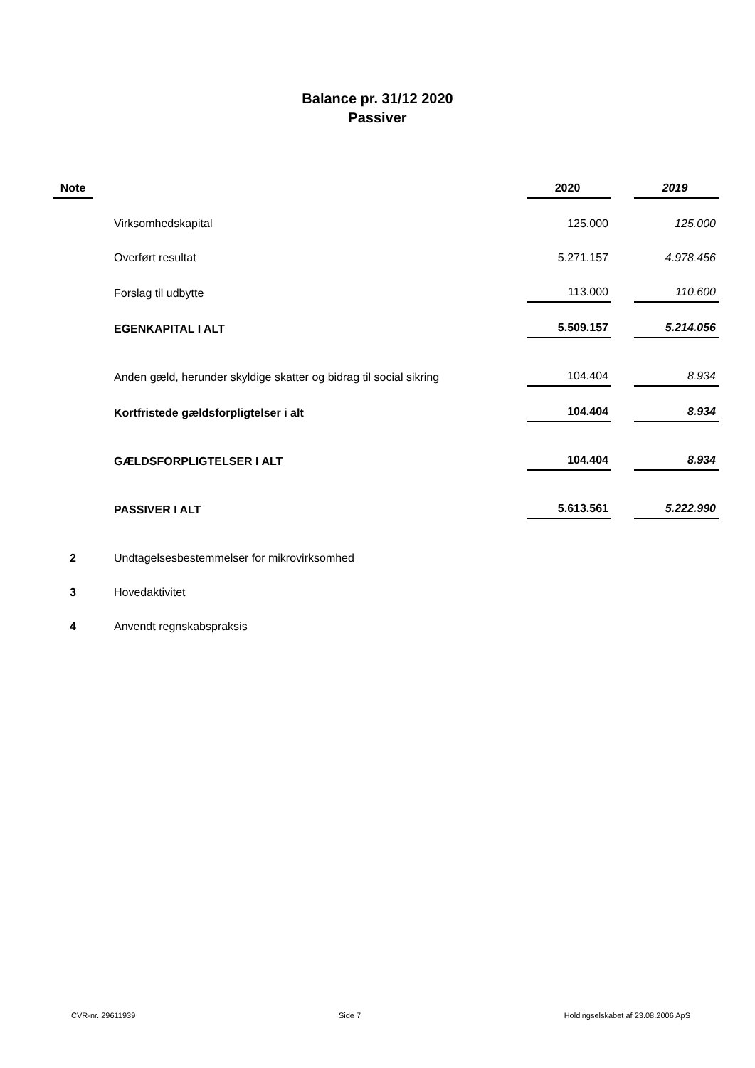Balance pr. 31/12 2020
Passiver
| Note | | 2020 | | 2019 |
| | Virksomhedskapital | 125.000 | | 125.000 |
| | Overført resultat | 5.271.157 | | 4.978.456 |
| | Forslag til udbytte | 113.000 | | 110.600 |
| | EGENKAPITAL I ALT | 5.509.157 | | 5.214.056 |
| | Anden gæld, herunder skyldige skatter og bidrag til social sikring | 104.404 | | 8.934 |
| | Kortfristede gældsforpligtelser i alt | 104.404 | | 8.934 |
| | GÆLDSFORPLIGTELSER I ALT | 104.404 | | 8.934 |
| | PASSIVER I ALT | 5.613.561 | | 5.222.990 |
| 2 | Undtagelsesbestemmelser for mikrovirksomhed | | | |
| 3 | Hovedaktivitet | | | |
| 4 | Anvendt regnskabspraksis | | | |
CVR-nr. 29611939 Side 7 Holdingselskabet af 23.08.2006 ApS